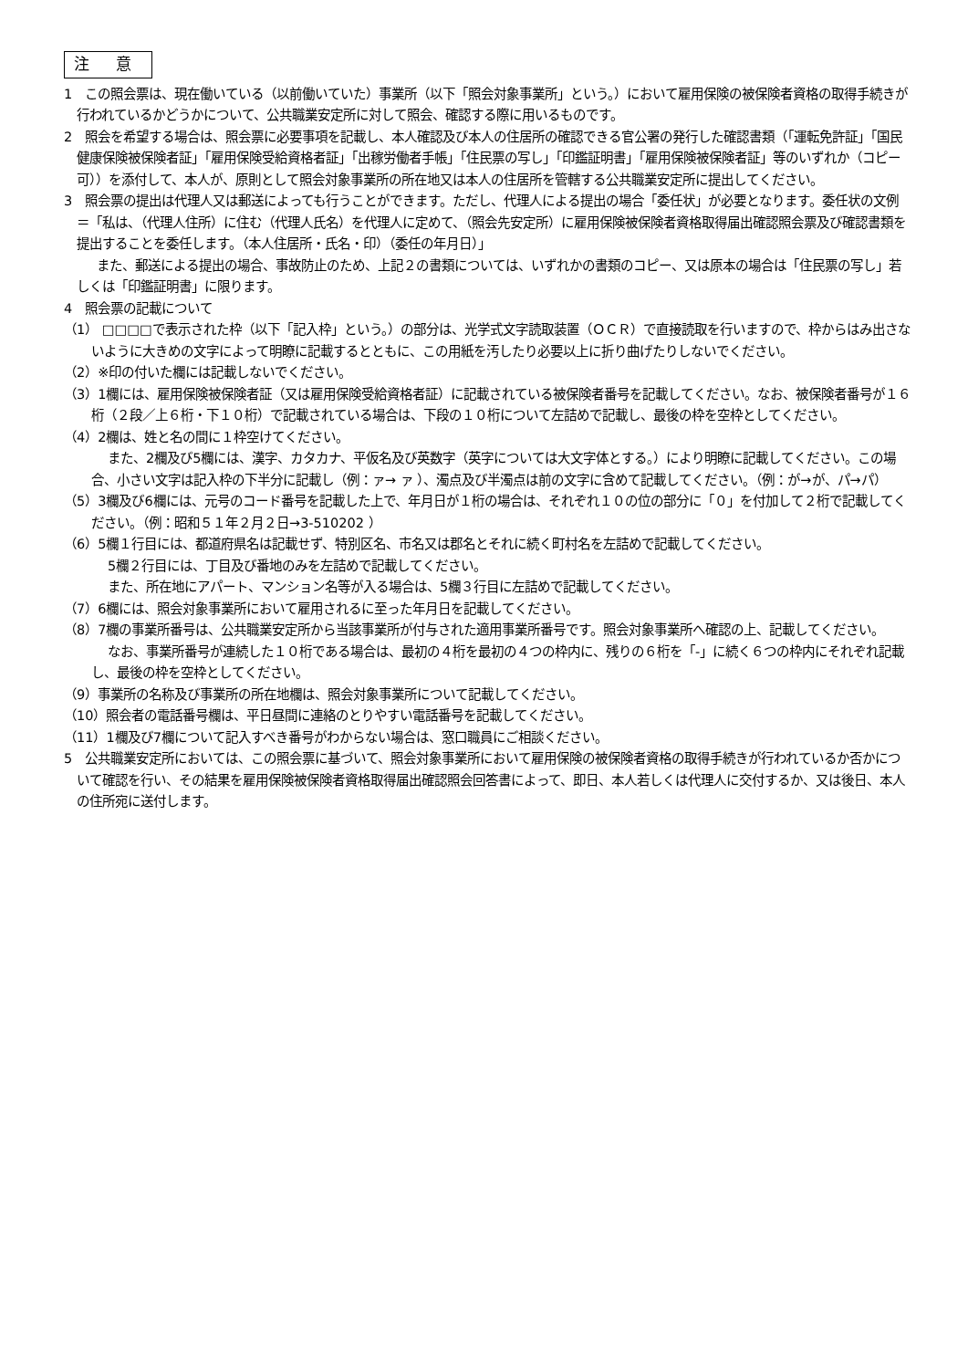注 意
1　この照会票は、現在働いている（以前働いていた）事業所（以下「照会対象事業所」という。）において雇用保険の被保険者資格の取得手続きが行われているかどうかについて、公共職業安定所に対して照会、確認する際に用いるものです。
2　照会を希望する場合は、照会票に必要事項を記載し、本人確認及び本人の住居所の確認できる官公署の発行した確認書類（「運転免許証」「国民健康保険被保険者証」「雇用保険受給資格者証」「出稼労働者手帳」「住民票の写し」「印鑑証明書」「雇用保険被保険者証」等のいずれか（コピー可））を添付して、本人が、原則として照会対象事業所の所在地又は本人の住居所を管轄する公共職業安定所に提出してください。
3　照会票の提出は代理人又は郵送によっても行うことができます。ただし、代理人による提出の場合「委任状」が必要となります。委任状の文例＝「私は、（代理人住所）に住む（代理人氏名）を代理人に定めて、（照会先安定所）に雇用保険被保険者資格取得届出確認照会票及び確認書類を提出することを委任します。（本人住居所・氏名・印）（委任の年月日）」
また、郵送による提出の場合、事故防止のため、上記２の書類については、いずれかの書類のコピー、又は原本の場合は「住民票の写し」若しくは「印鑑証明書」に限ります。
4　照会票の記載について
（1） □□□□で表示された枠（以下「記入枠」という。）の部分は、光学式文字読取装置（ＯＣＲ）で直接読取を行いますので、枠からはみ出さないように大きめの文字によって明瞭に記載するとともに、この用紙を汚したり必要以上に折り曲げたりしないでください。
（2）※印の付いた欄には記載しないでください。
（3）1欄には、雇用保険被保険者証（又は雇用保険受給資格者証）に記載されている被保険者番号を記載してください。なお、被保険者番号が１６桁（２段／上６桁・下１０桁）で記載されている場合は、下段の１０桁について左詰めで記載し、最後の枠を空枠としてください。
（4）2欄は、姓と名の間に１枠空けてください。
また、2欄及び5欄には、漢字、カタカナ、平仮名及び英数字（英字については大文字体とする。）により明瞭に記載してください。この場合、小さい文字は記入枠の下半分に記載し（例：ァ→ ァ ）、濁点及び半濁点は前の文字に含めて記載してください。（例：が→が、パ→パ）
（5）3欄及び6欄には、元号のコード番号を記載した上で、年月日が１桁の場合は、それぞれ１０の位の部分に「０」を付加して２桁で記載してください。（例：昭和５１年２月２日→3-510202 ）
（6）5欄１行目には、都道府県名は記載せず、特別区名、市名又は郡名とそれに続く町村名を左詰めで記載してください。
5欄２行目には、丁目及び番地のみを左詰めで記載してください。
また、所在地にアパート、マンション名等が入る場合は、5欄３行目に左詰めで記載してください。
（7）6欄には、照会対象事業所において雇用されるに至った年月日を記載してください。
（8）7欄の事業所番号は、公共職業安定所から当該事業所が付与された適用事業所番号です。照会対象事業所へ確認の上、記載してください。
なお、事業所番号が連続した１０桁である場合は、最初の４桁を最初の４つの枠内に、残りの６桁を「-」に続く６つの枠内にそれぞれ記載し、最後の枠を空枠としてください。
（9）事業所の名称及び事業所の所在地欄は、照会対象事業所について記載してください。
（10）照会者の電話番号欄は、平日昼間に連絡のとりやすい電話番号を記載してください。
（11）1欄及び7欄について記入すべき番号がわからない場合は、窓口職員にご相談ください。
5　公共職業安定所においては、この照会票に基づいて、照会対象事業所において雇用保険の被保険者資格の取得手続きが行われているか否かについて確認を行い、その結果を雇用保険被保険者資格取得届出確認照会回答書によって、即日、本人若しくは代理人に交付するか、又は後日、本人の住所宛に送付します。